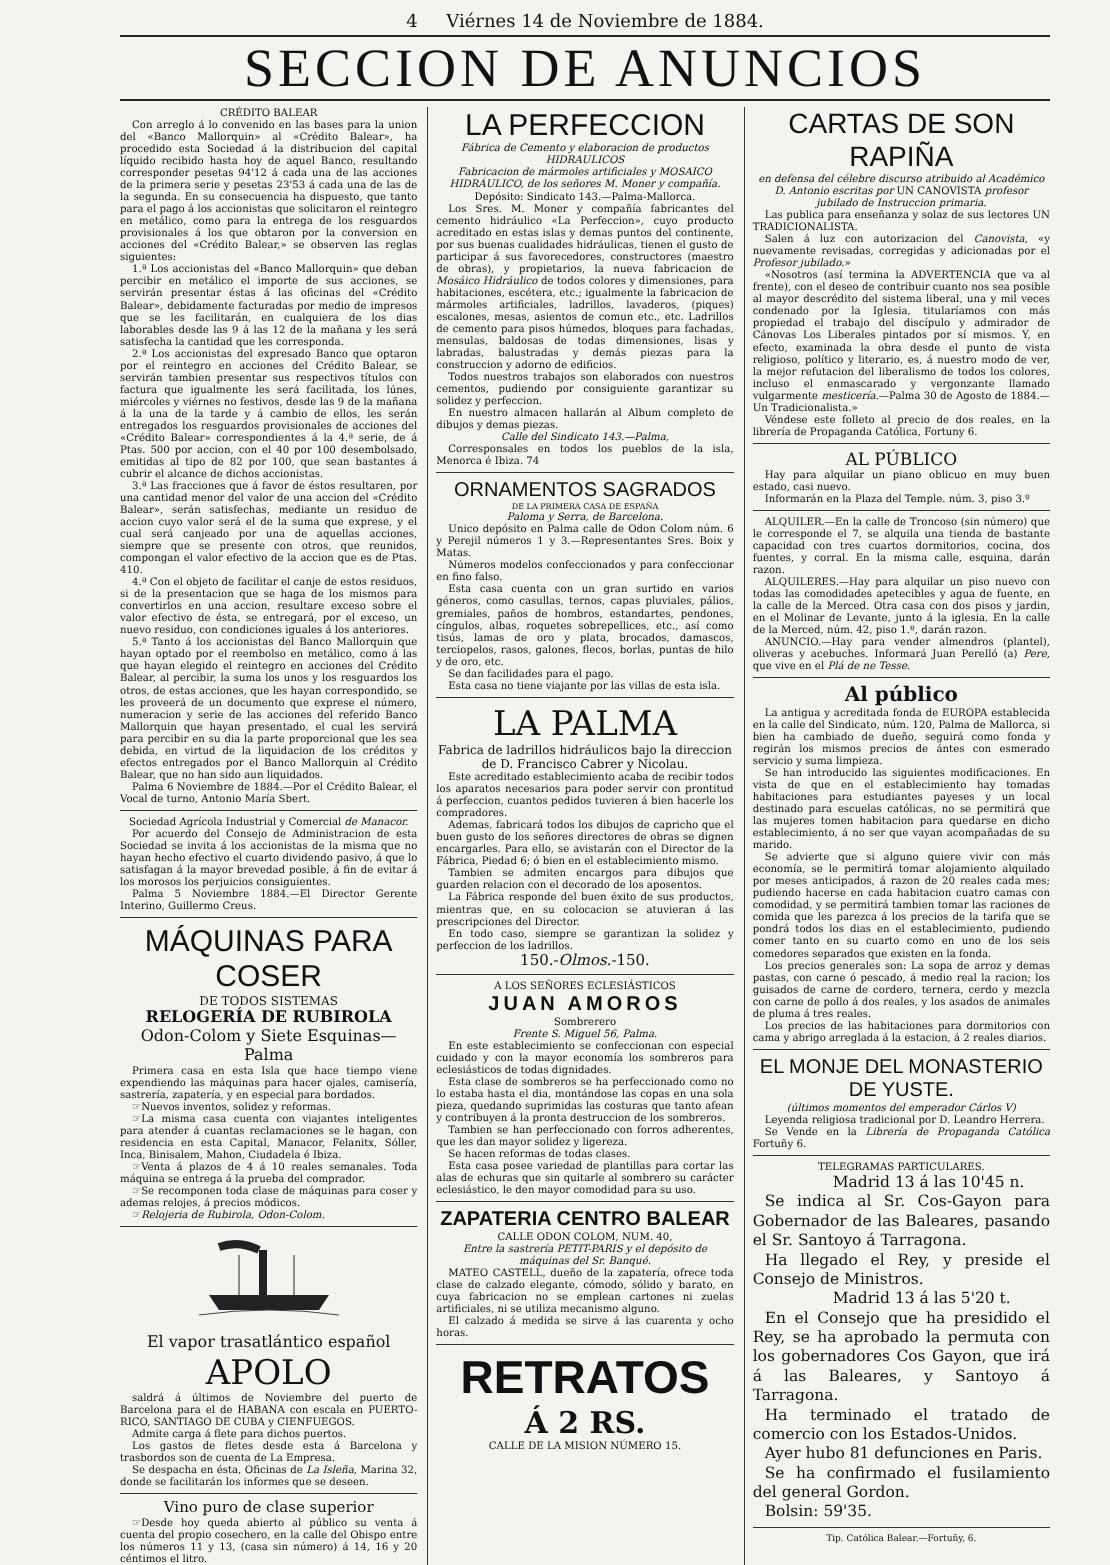4 Viérnes 14 de Noviembre de 1884.
SECCION DE ANUNCIOS
CRÉDITO BALEAR
Con arreglo á lo convenido en las bases para la union del «Banco Mallorquin» al «Crédito Balear», ha procedido esta Sociedad á la distribucion del capital líquido recibido hasta hoy de aquel Banco, resultando corresponder pesetas 94'12 á cada una de las acciones de la primera serie y pesetas 23'53 á cada una de las de la segunda. En su consecuencia ha dispuesto, que tanto para el pago á los accionistas que solicitaron el reintegro en metálico, como para la entrega de los resguardos provisionales á los que obtaron por la conversion en acciones del «Crédito Balear,» se observen las reglas siguientes:
1.ª Los accionistas del «Banco Mallorquin» que deban percibir en metálico el importe de sus acciones, se servirán presentar éstas á las oficinas del «Crédito Balear», debidamente facturadas por medio de impresos que se les facilitarán, en cualquiera de los dias laborables desde las 9 á las 12 de la mañana y les será satisfecha la cantidad que les corresponda.
2.ª Los accionistas del expresado Banco que optaron por el reintegro en acciones del Crédito Balear, se servirán tambien presentar sus respectivos títulos con factura que igualmente les será facilitada, los lúnes, miércoles y viérnes no festivos, desde las 9 de la mañana á la una de la tarde y á cambio de ellos, les serán entregados los resguardos provisionales de acciones del «Crédito Balear» correspondientes á la 4.ª serie, de á Ptas. 500 por accion, con el 40 por 100 desembolsado, emitidas al tipo de 82 por 100, que sean bastantes á cubrir el alcance de dichos accionistas.
3.ª Las fracciones que á favor de éstos resultaren, por una cantidad menor del valor de una accion del «Crédito Balear», serán satisfechas, mediante un residuo de accion cuyo valor será el de la suma que exprese, y el cual será canjeado por una de aquellas acciones, siempre que se presente con otros, que reunidos, compongan el valor efectivo de la accion que es de Ptas. 410.
4.ª Con el objeto de facilitar el canje de estos residuos, si de la presentacion que se haga de los mismos para convertirlos en una accion, resultare exceso sobre el valor efectivo de ésta, se entregará, por el exceso, un nuevo residuo, con condiciones iguales á los anteriores.
5.ª Tanto á los accionistas del Banco Mallorquin que hayan optado por el reembolso en metálico, como á las que hayan elegido el reintegro en acciones del Crédito Balear, al percibir, la suma los unos y los resguardos los otros, de estas acciones, que les hayan correspondido, se les proveerá de un documento que exprese el número, numeracion y serie de las acciones del referido Banco Mallorquin que hayan presentado, el cual les servirá para percibir en su dia la parte proporcional que les sea debida, en virtud de la liquidacion de los créditos y efectos entregados por el Banco Mallorquin al Crédito Balear, que no han sido aun liquidados.
Palma 6 Noviembre de 1884.—Por el Crédito Balear, el Vocal de turno, Antonio María Sbert.
Sociedad Agrícola Industrial y Comercial de Manacor.
Por acuerdo del Consejo de Administracion de esta Sociedad se invita á los accionistas de la misma que no hayan hecho efectivo el cuarto dividendo pasivo, á que lo satisfagan á la mayor brevedad posible, á fin de evitar á los morosos los perjuicios consiguientes.
Palma 5 Noviembre 1884.—El Director Gerente Interino, Guillermo Creus.
MÁQUINAS PARA COSER
DE TODOS SISTEMAS
RELOGERÍA DE RUBIROLA
Odon-Colom y Siete Esquinas—Palma
Primera casa en esta Isla que hace tiempo viene expendiendo las máquinas para hacer ojales, camisería, sastrería, zapatería, y en especial para bordados.
☞Nuevos inventos, solidez y reformas.
☞La misma casa cuenta con viajantes inteligentes para atender á cuantas reclamaciones se le hagan, con residencia en esta Capital, Manacor, Felanitx, Sóller, Inca, Binisalem, Mahon, Ciudadela é Ibiza.
☞Venta á plazos de 4 á 10 reales semanales. Toda máquina se entrega á la prueba del comprador.
☞Se recomponen toda clase de máquinas para coser y ademas relojes, á precios módicos.
☞Relojeria de Rubirola, Odon-Colom.
El vapor trasatlántico español
APOLO
saldrá á últimos de Noviembre del puerto de Barcelona para el de HABANA con escala en PUERTO-RICO, SANTIAGO DE CUBA y CIENFUEGOS.
Admite carga á flete para dichos puertos.
Los gastos de fletes desde esta á Barcelona y trasbordos son de cuenta de La Empresa.
Se despacha en ésta, Oficinas de La Isleña, Marina 32, donde se facilitarán los informes que se deseen.
Vino puro de clase superior
☞Desde hoy queda abierto al público su venta á cuenta del propio cosechero, en la calle del Obispo entre los números 11 y 13, (casa sin número) á 14, 16 y 20 céntimos el litro.
LA PERFECCION
Fábrica de Cemento y elaboracion de productos HIDRAULICOS
Fabricacion de mármoles artificiales y MOSAICO HIDRÁULICO, de los señores M. Moner y compañía.
Depósito: Sindicato 143.—Palma-Mallorca.
Los Sres. M. Moner y compañía fabricantes del cemento hidráulico «La Perfeccion», cuyo producto acreditado en estas islas y demas puntos del continente, por sus buenas cualidades hidráulicas, tienen el gusto de participar á sus favorecedores, constructores (maestro de obras), y propietarios, la nueva fabricacion de Mosáico Hidráulico de todos colores y dimensiones, para habitaciones, escétera, etc.; igualmente la fabricacion de mármoles artificiales, ladrillos, lavaderos, (piques) escalones, mesas, asientos de comun etc., etc. Ladrillos de cemento para pisos húmedos, bloques para fachadas, mensulas, baldosas de todas dimensiones, lisas y labradas, balustradas y demás piezas para la construccion y adorno de edificios.
Todos nuestros trabajos son elaborados con nuestros cementos, pudiendo por consiguiente garantizar su solidez y perfeccion.
En nuestro almacen hallarán al Album completo de dibujos y demas piezas.
Calle del Sindicato 143.—Palma,
Corresponsales en todos los pueblos de la isla, Menorca é Ibiza. 74
ORNAMENTOS SAGRADOS
DE LA PRIMERA CASA DE ESPAÑA
Paloma y Serra, de Barcelona.
Unico depósito en Palma calle de Odon Colom núm. 6 y Perejil números 1 y 3.—Representantes Sres. Boix y Matas.
Números modelos confeccionados y para confeccionar en fino falso.
Esta casa cuenta con un gran surtido en varios géneros, como casullas, ternos, capas pluviales, pálios, gremiales, paños de hombros, estandartes, pendones, cíngulos, albas, roquetes sobrepellices, etc., así como tisús, lamas de oro y plata, brocados, damascos, terciopelos, rasos, galones, flecos, borlas, puntas de hilo y de oro, etc.
Se dan facilidades para el pago.
Esta casa no tiene viajante por las villas de esta isla.
LA PALMA
Fabrica de ladrillos hidráulicos bajo la direccion de D. Francisco Cabrer y Nicolau.
Este acreditado establecimiento acaba de recibir todos los aparatos necesarios para poder servir con prontitud á perfeccion, cuantos pedidos tuvieren á bien hacerle los compradores.
Ademas, fabricará todos los dibujos de capricho que el buen gusto de los señores directores de obras se dignen encargarles. Para ello, se avistarán con el Director de la Fábrica, Piedad 6; ó bien en el establecimiento mismo.
Tambien se admiten encargos para dibujos que guarden relacion con el decorado de los aposentos.
La Fábrica responde del buen éxito de sus productos, mientras que, en su colocacion se atuvieran á las prescripciones del Director.
En todo caso, siempre se garantizan la solidez y perfeccion de los ladrillos.
150.-Olmos.-150.
A LOS SEÑORES ECLESIÁSTICOS
JUAN AMOROS
Sombrerero
Frente S. Miguel 56, Palma.
En este establecimiento se confeccionan con especial cuidado y con la mayor economía los sombreros para eclesiásticos de todas dignidades.
Esta clase de sombreros se ha perfeccionado como no lo estaba hasta el dia, montándose las copas en una sola pieza, quedando suprimidas las costuras que tanto afean y contribuyen á la pronta destruccion de los sombreros.
Tambien se han perfeccionado con forros adherentes, que les dan mayor solidez y ligereza.
Se hacen reformas de todas clases.
Esta casa posee variedad de plantillas para cortar las alas de echuras que sin quitarle al sombrero su carácter eclesiástico, le den mayor comodidad para su uso.
ZAPATERIA CENTRO BALEAR
CALLE ODON COLOM, NUM. 40,
Entre la sastrería PETIT-PARIS y el depósito de máquinas del Sr. Banqué.
MATEO CASTELL, dueño de la zapatería, ofrece toda clase de calzado elegante, cómodo, sólido y barato, en cuya fabricacion no se emplean cartones ni zuelas artificiales, ni se utiliza mecanismo alguno.
El calzado á medida se sirve á las cuarenta y ocho horas.
RETRATOS
Á 2 RS.
CALLE DE LA MISION NÚMERO 15.
CARTAS DE SON RAPIÑA
en defensa del célebre discurso atribuido al Académico D. Antonio escritas por UN CANOVISTA profesor jubilado de Instruccion primaria.
Las publica para enseñanza y solaz de sus lectores UN TRADICIONALISTA.
Salen á luz con autorizacion del Canovista, «y nuevamente revisadas, corregidas y adicionadas por el Profesor jubilado.»
«Nosotros (así termina la ADVERTENCIA que va al frente), con el deseo de contribuir cuanto nos sea posible al mayor descrédito del sistema liberal, una y mil veces condenado por la Iglesia, titularíamos con más propiedad el trabajo del discípulo y admirador de Cánovas Los Liberales pintados por sí mismos. Y, en efecto, examinada la obra desde el punto de vista religioso, político y literario, es, á nuestro modo de ver, la mejor refutacion del liberalismo de todos los colores, incluso el enmascarado y vergonzante llamado vulgarmente mesticería.—Palma 30 de Agosto de 1884.—Un Tradicionalista.»
Véndese este folleto al precio de dos reales, en la librería de Propaganda Católica, Fortuny 6.
AL PÚBLICO
Hay para alquilar un piano oblicuo en muy buen estado, casi nuevo.
Informarán en la Plaza del Temple. núm. 3, piso 3.º
ALQUILER.—En la calle de Troncoso (sin número) que le corresponde el 7, se alquila una tienda de bastante capacidad con tres cuartos dormitorios, cocina, dos fuentes, y corral. En la misma calle, esquina, darán razon.
ALQUILERES.—Hay para alquilar un piso nuevo con todas las comodidades apetecibles y agua de fuente, en la calle de la Merced. Otra casa con dos pisos y jardin, en el Molinar de Levante, junto á la iglesia. En la calle de la Merced, núm. 42, piso 1.º, darán razon.
ANUNCIO.—Hay para vender almendros (plantel), oliveras y acebuches. Informará Juan Perelló (a) Pere, que vive en el Plá de ne Tesse.
Al público
La antigua y acreditada fonda de EUROPA establecida en la calle del Sindicato, núm. 120, Palma de Mallorca, si bien ha cambiado de dueño, seguirá como fonda y regirán los mismos precios de ántes con esmerado servicio y suma limpieza.
Se han introducido las siguientes modificaciones. En vista de que en el establecimiento hay tomadas habitaciones para estudiantes payeses y un local destinado para escuelas católicas, no se permitirá que las mujeres tomen habitacion para quedarse en dicho establecimiento, á no ser que vayan acompañadas de su marido.
Se advierte que si alguno quiere vivir con más economía, se le permitirá tomar alojamiento alquilado por meses anticipados, á razon de 20 reales cada mes; pudiendo hacerse en cada habitacion cuatro camas con comodidad, y se permitirá tambien tomar las raciones de comida que les parezca á los precios de la tarifa que se pondrá todos los dias en el establecimiento, pudiendo comer tanto en su cuarto como en uno de los seis comedores separados que existen en la fonda.
Los precios generales son: La sopa de arroz y demas pastas, con carne ó pescado, á medio real la racion; los guisados de carne de cordero, ternera, cerdo y mezcla con carne de pollo á dos reales, y los asados de animales de pluma á tres reales.
Los precios de las habitaciones para dormitorios con cama y abrigo arreglada á la estacion, á 2 reales diarios.
EL MONJE DEL MONASTERIO DE YUSTE.
(últimos momentos del emperador Cárlos V)
Leyenda religiosa tradicional por D. Leandro Herrera.
Se Vende en la Librería de Propaganda Católica Fortuñy 6.
TELEGRAMAS PARTICULARES.
Madrid 13 á las 10'45 n.
Se indica al Sr. Cos-Gayon para Gobernador de las Baleares, pasando el Sr. Santoyo á Tarragona.
Ha llegado el Rey, y preside el Consejo de Ministros.
Madrid 13 á las 5'20 t.
En el Consejo que ha presidido el Rey, se ha aprobado la permuta con los gobernadores Cos Gayon, que irá á las Baleares, y Santoyo á Tarragona.
Ha terminado el tratado de comercio con los Estados-Unidos.
Ayer hubo 81 defunciones en Paris.
Se ha confirmado el fusilamiento del general Gordon.
Bolsin: 59'35.
Tip. Católica Balear.—Fortuñy, 6.